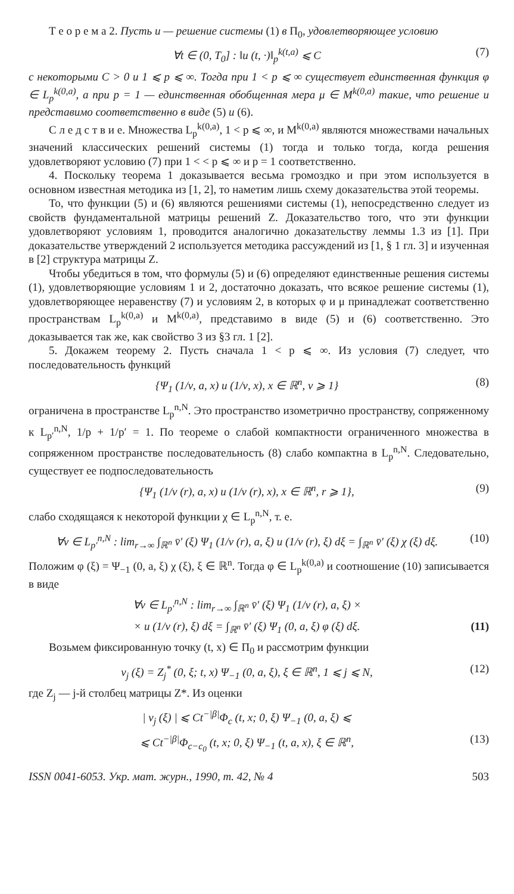Т е о р е м а 2. Пусть u — решение системы (1) в Π<sub>0</sub>, удовлетворяющее условию
∀t ∈ (0, T<sub>0</sub>] : ‖u (t, ·)‖<sub>p</sub><sup>k(t,a)</sup> ⩽ C (7)
с некоторыми C > 0 и 1 ⩽ p ⩽ ∞. Тогда при 1 < p ⩽ ∞ существует единственная функция φ ∈ L<sub>p</sub><sup>k(0,a)</sup>, а при p = 1 — единственная обобщенная мера μ ∈ M<sup>k(0,a)</sup> такие, что решение u представимо соответственно в виде (5) и (6).
С л е д с т в и е. Множества L<sub>p</sub><sup>k(0,a)</sup>, 1 < p ⩽ ∞, и M<sup>k(0,a)</sup> являются множествами начальных значений классических решений системы (1) тогда и только тогда, когда решения удовлетворяют условию (7) при 1 < < p ⩽ ∞ и p = 1 соответственно.
4. Поскольку теорема 1 доказывается весьма громоздко и при этом используется в основном известная методика из [1, 2], то наметим лишь схему доказательства этой теоремы.
То, что функции (5) и (6) являются решениями системы (1), непосредственно следует из свойств фундаментальной матрицы решений Z. Доказательство того, что эти функции удовлетворяют условиям 1, проводится аналогично доказательству леммы 1.3 из [1]. При доказательстве утверждений 2 используется методика рассуждений из [1, § 1 гл. 3] и изученная в [2] структура матрицы Z.
Чтобы убедиться в том, что формулы (5) и (6) определяют единственные решения системы (1), удовлетворяющие условиям 1 и 2, достаточно доказать, что всякое решение системы (1), удовлетворяющее неравенству (7) и условиям 2, в которых φ и μ принадлежат соответственно пространствам L<sub>p</sub><sup>k(0,a)</sup> и M<sup>k(0,a)</sup>, представимо в виде (5) и (6) соответственно. Это доказывается так же, как свойство 3 из §3 гл. 1 [2].
5. Докажем теорему 2. Пусть сначала 1 < p ⩽ ∞. Из условия (7) следует, что последовательность функций
{Ψ<sub>1</sub> (1/ν, a, x) u (1/ν, x), x ∈ ℝ<sup>n</sup>, ν ⩾ 1} (8)
ограничена в пространстве L<sub>p</sub><sup>n,N</sup>. Это пространство изометрично пространству, сопряженному к L<sub>p′</sub><sup>n,N</sup>, 1/p + 1/p′ = 1. По теореме о слабой компактности ограниченного множества в сопряженном пространстве последовательность (8) слабо компактна в L<sub>p</sub><sup>n,N</sup>. Следовательно, существует ее подпоследовательность
{Ψ<sub>1</sub> (1/ν (r), a, x) u (1/ν (r), x), x ∈ ℝ<sup>n</sup>, r ⩾ 1}, (9)
слабо сходящаяся к некоторой функции χ ∈ L<sub>p</sub><sup>n,N</sup>, т. е.
∀v ∈ L<sub>p′</sub><sup>n,N</sup> : lim<sub>r→∞</sub> ∫<sub>ℝ<sup>n</sup></sub> v̄′ (ξ) Ψ<sub>1</sub> (1/ν (r), a, ξ) u (1/ν (r), ξ) dξ = ∫<sub>ℝ<sup>n</sup></sub> v̄′ (ξ) χ (ξ) dξ. (10)
Положим φ (ξ) = Ψ<sub>−1</sub> (0, a, ξ) χ (ξ), ξ ∈ ℝ<sup>n</sup>. Тогда φ ∈ L<sub>p</sub><sup>k(0,a)</sup> и соотношение (10) записывается в виде
∀v ∈ L<sub>p′</sub><sup>n,N</sup> : lim<sub>r→∞</sub> ∫<sub>ℝ<sup>n</sup></sub> v̄′ (ξ) Ψ<sub>1</sub> (1/ν (r), a, ξ) ×
× u (1/ν (r), ξ) dξ = ∫<sub>ℝ<sup>n</sup></sub> v̄′ (ξ) Ψ<sub>1</sub> (0, a, ξ) φ (ξ) dξ. (11)
Возьмем фиксированную точку (t, x) ∈ Π<sub>0</sub> и рассмотрим функции
v<sub>j</sub> (ξ) = Z<sub>j</sub><sup>*</sup> (0, ξ; t, x) Ψ<sub>−1</sub> (0, a, ξ), ξ ∈ ℝ<sup>n</sup>, 1 ⩽ j ⩽ N, (12)
где Z<sub>j</sub> — j-й столбец матрицы Z*. Из оценки
| v<sub>j</sub> (ξ) | ⩽ Ct<sup>−|β|</sup>Φ<sub>c</sub> (t, x; 0, ξ) Ψ<sub>−1</sub> (0, a, ξ) ⩽
⩽ Ct<sup>−|β|</sup>Φ<sub>c−c<sub>0</sub></sub> (t, x; 0, ξ) Ψ<sub>−1</sub> (t, a, x), ξ ∈ ℝ<sup>n</sup>, (13)
ISSN 0041-6053. Укр. мат. журн., 1990, т. 42, № 4 503